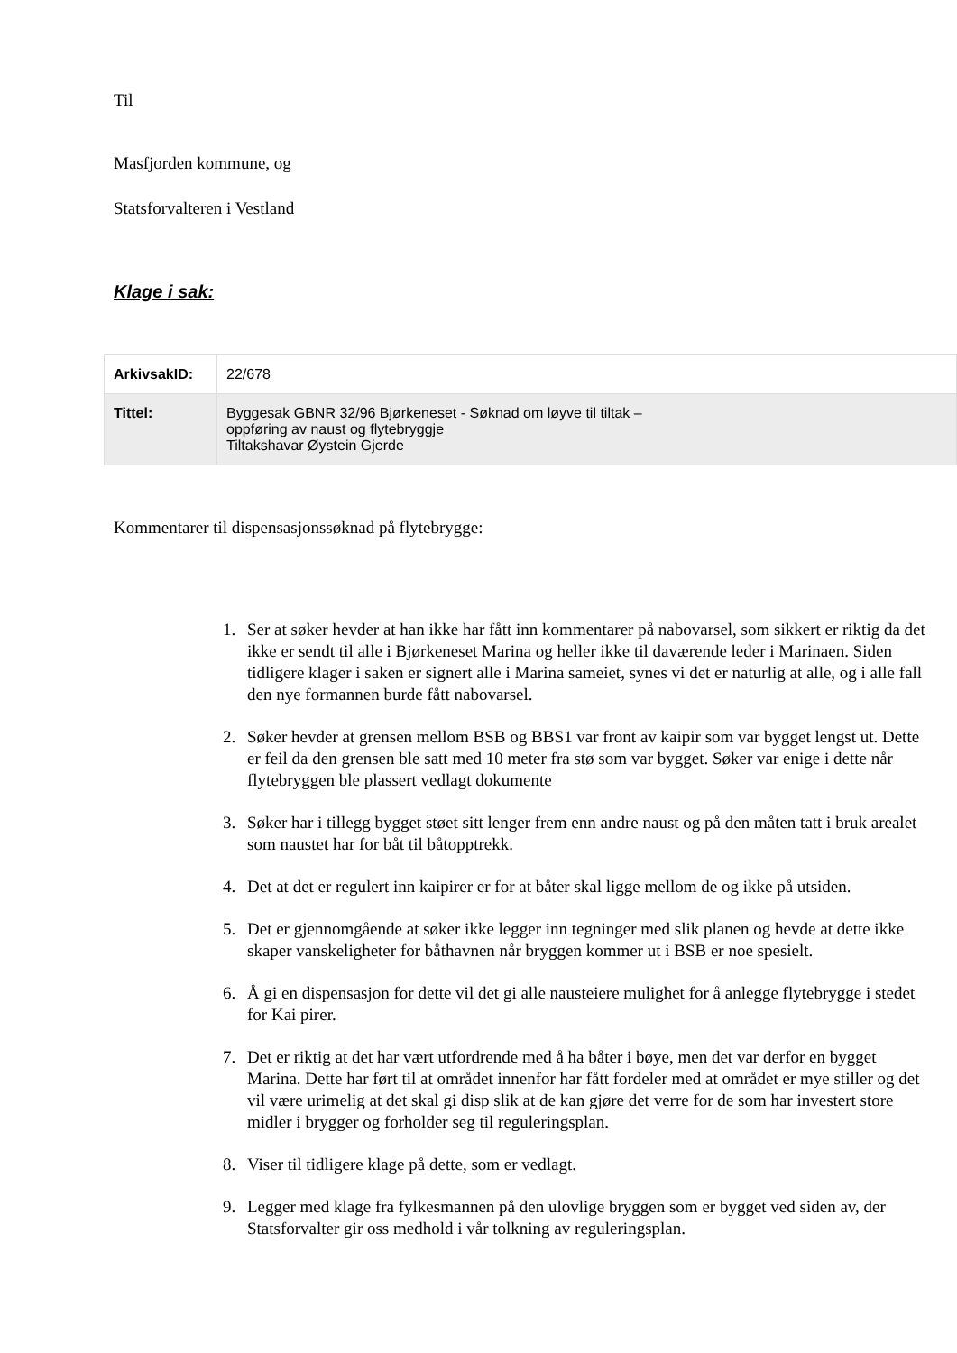Til
Masfjorden kommune, og
Statsforvalteren i Vestland
Klage i sak:
| ArkivsakID: | 22/678 |
| Tittel: | Byggesak GBNR 32/96 Bjørkeneset - Søknad om løyve til tiltak – oppføring av naust og flytebryggje Tiltakshavar Øystein Gjerde |
Kommentarer til dispensasjonssøknad på flytebrygge:
1. Ser at søker hevder at han ikke har fått inn kommentarer på nabovarsel, som sikkert er riktig da det ikke er sendt til alle i Bjørkeneset Marina og heller ikke til daværende leder i Marinaen. Siden tidligere klager i saken er signert alle i Marina sameiet, synes vi det er naturlig at alle, og i alle fall den nye formannen burde fått nabovarsel.
2. Søker hevder at grensen mellom BSB og BBS1 var front av kaipir som var bygget lengst ut. Dette er feil da den grensen ble satt med 10 meter fra stø som var bygget. Søker var enige i dette når flytebryggen ble plassert vedlagt dokumente
3. Søker har i tillegg bygget støet sitt lenger frem enn andre naust og på den måten tatt i bruk arealet som naustet har for båt til båtopptrekk.
4. Det at det er regulert inn kaipirer er for at båter skal ligge mellom de og ikke på utsiden.
5. Det er gjennomgående at søker ikke legger inn tegninger med slik planen og hevde at dette ikke skaper vanskeligheter for båthavnen når bryggen kommer ut i BSB er noe spesielt.
6. Å gi en dispensasjon for dette vil det gi alle nausteiere mulighet for å anlegge flytebrygge i stedet for Kai pirer.
7. Det er riktig at det har vært utfordrende med å ha båter i bøye, men det var derfor en bygget Marina. Dette har ført til at området innenfor har fått fordeler med at området er mye stiller og det vil være urimelig at det skal gi disp slik at de kan gjøre det verre for de som har investert store midler i brygger og forholder seg til reguleringsplan.
8. Viser til tidligere klage på dette, som er vedlagt.
9. Legger med klage fra fylkesmannen på den ulovlige bryggen som er bygget ved siden av, der Statsforvalter gir oss medhold i vår tolkning av reguleringsplan.